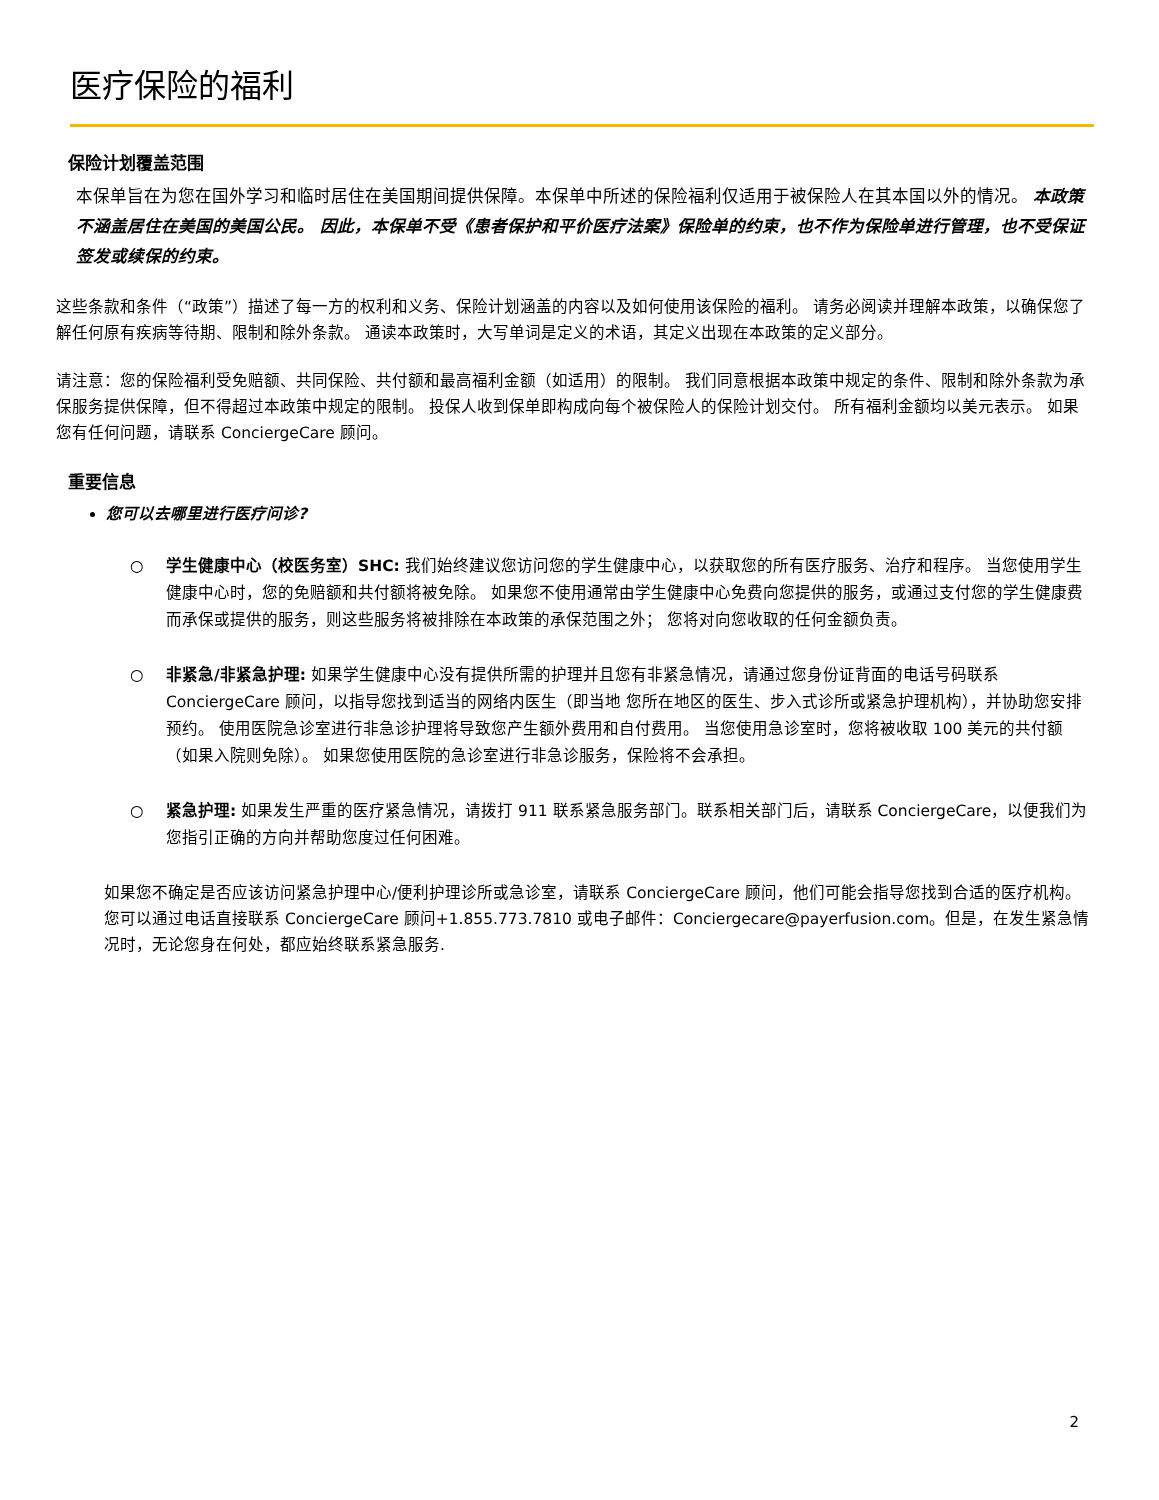医疗保险的福利
保险计划覆盖范围
本保单旨在为您在国外学习和临时居住在美国期间提供保障。本保单中所述的保险福利仅适用于被保险人在其本国以外的情况。 本政策不涵盖居住在美国的美国公民。 因此，本保单不受《患者保护和平价医疗法案》保险单的约束，也不作为保险单进行管理，也不受保证签发或续保的约束。
这些条款和条件（“政策”）描述了每一方的权利和义务、保险计划涵盖的内容以及如何使用该保险的福利。 请务必阅读并理解本政策，以确保您了解任何原有疾病等待期、限制和除外条款。 通读本政策时，大写单词是定义的术语，其定义出现在本政策的定义部分。
请注意：您的保险福利受免赔额、共同保险、共付额和最高福利金额（如适用）的限制。 我们同意根据本政策中规定的条件、限制和除外条款为承保服务提供保障，但不得超过本政策中规定的限制。 投保人收到保单即构成向每个被保险人的保险计划交付。 所有福利金额均以美元表示。 如果您有任何问题，请联系 ConciergeCare 顾问。
重要信息
您可以去哪里进行医疗问诊?
○ 学生健康中心（校医务室）SHC: 我们始终建议您访问您的学生健康中心，以获取您的所有医疗服务、治疗和程序。 当您使用学生健康中心时，您的免赔额和共付额将被免除。 如果您不使用通常由学生健康中心免费向您提供的服务，或通过支付您的学生健康费而承保或提供的服务，则这些服务将被排除在本政策的承保范围之外； 您将对向您收取的任何金额负责。
○ 非紧急/非紧急护理: 如果学生健康中心没有提供所需的护理并且您有非紧急情况，请通过您身份证背面的电话号码联系 ConciergeCare 顾问，以指导您找到适当的网络内医生（即当地 您所在地区的医生、步入式诊所或紧急护理机构），并协助您安排预约。 使用医院急诊室进行非急诊护理将导致您产生额外费用和自付费用。 当您使用急诊室时，您将被收取 100 美元的共付额（如果入院则免除）。 如果您使用医院的急诊室进行非急诊服务，保险将不会承担。
○ 紧急护理: 如果发生严重的医疗紧急情况，请拨打 911 联系紧急服务部门。联系相关部门后，请联系 ConciergeCare，以便我们为您指引正确的方向并帮助您度过任何困难。
如果您不确定是否应该访问紧急护理中心/便利护理诊所或急诊室，请联系 ConciergeCare 顾问，他们可能会指导您找到合适的医疗机构。 您可以通过电话直接联系 ConciergeCare 顾问+1.855.773.7810 或电子邮件：Conciergecare@payerfusion.com。但是，在发生紧急情况时，无论您身在何处，都应始终联系紧急服务.
2